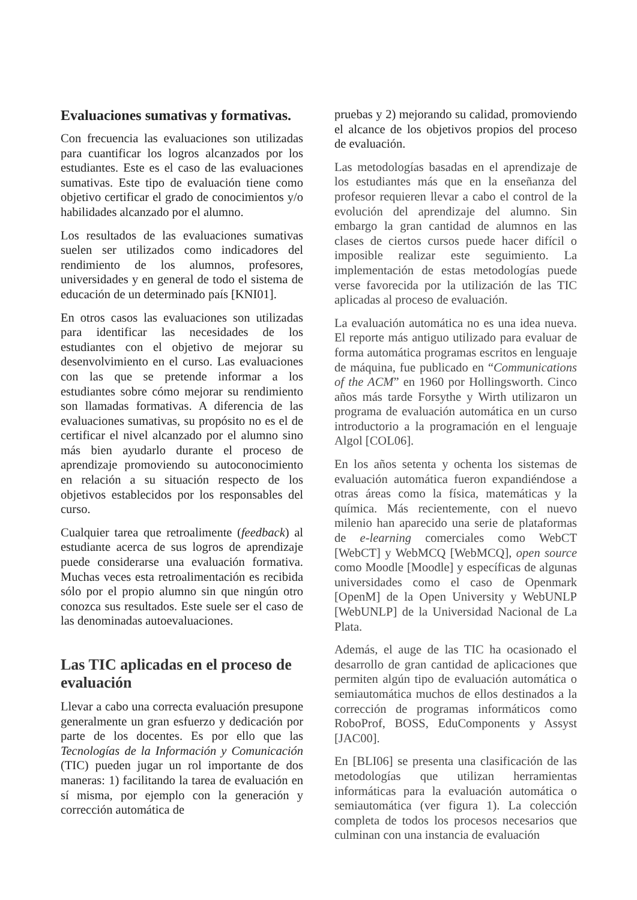Evaluaciones sumativas y formativas.
Con frecuencia las evaluaciones son utilizadas para cuantificar los logros alcanzados por los estudiantes. Este es el caso de las evaluaciones sumativas. Este tipo de evaluación tiene como objetivo certificar el grado de conocimientos y/o habilidades alcanzado por el alumno.
Los resultados de las evaluaciones sumativas suelen ser utilizados como indicadores del rendimiento de los alumnos, profesores, universidades y en general de todo el sistema de educación de un determinado país [KNI01].
En otros casos las evaluaciones son utilizadas para identificar las necesidades de los estudiantes con el objetivo de mejorar su desenvolvimiento en el curso. Las evaluaciones con las que se pretende informar a los estudiantes sobre cómo mejorar su rendimiento son llamadas formativas. A diferencia de las evaluaciones sumativas, su propósito no es el de certificar el nivel alcanzado por el alumno sino más bien ayudarlo durante el proceso de aprendizaje promoviendo su autoconocimiento en relación a su situación respecto de los objetivos establecidos por los responsables del curso.
Cualquier tarea que retroalimente (feedback) al estudiante acerca de sus logros de aprendizaje puede considerarse una evaluación formativa. Muchas veces esta retroalimentación es recibida sólo por el propio alumno sin que ningún otro conozca sus resultados. Este suele ser el caso de las denominadas autoevaluaciones.
Las TIC aplicadas en el proceso de evaluación
Llevar a cabo una correcta evaluación presupone generalmente un gran esfuerzo y dedicación por parte de los docentes. Es por ello que las Tecnologías de la Información y Comunicación (TIC) pueden jugar un rol importante de dos maneras: 1) facilitando la tarea de evaluación en sí misma, por ejemplo con la generación y corrección automática de
pruebas y 2) mejorando su calidad, promoviendo el alcance de los objetivos propios del proceso de evaluación.
Las metodologías basadas en el aprendizaje de los estudiantes más que en la enseñanza del profesor requieren llevar a cabo el control de la evolución del aprendizaje del alumno. Sin embargo la gran cantidad de alumnos en las clases de ciertos cursos puede hacer difícil o imposible realizar este seguimiento. La implementación de estas metodologías puede verse favorecida por la utilización de las TIC aplicadas al proceso de evaluación.
La evaluación automática no es una idea nueva. El reporte más antiguo utilizado para evaluar de forma automática programas escritos en lenguaje de máquina, fue publicado en “Communications of the ACM” en 1960 por Hollingsworth. Cinco años más tarde Forsythe y Wirth utilizaron un programa de evaluación automática en un curso introductorio a la programación en el lenguaje Algol [COL06].
En los años setenta y ochenta los sistemas de evaluación automática fueron expandiéndose a otras áreas como la física, matemáticas y la química. Más recientemente, con el nuevo milenio han aparecido una serie de plataformas de e-learning comerciales como WebCT [WebCT] y WebMCQ [WebMCQ], open source como Moodle [Moodle] y específicas de algunas universidades como el caso de Openmark [OpenM] de la Open University y WebUNLP [WebUNLP] de la Universidad Nacional de La Plata.
Además, el auge de las TIC ha ocasionado el desarrollo de gran cantidad de aplicaciones que permiten algún tipo de evaluación automática o semiautomática muchos de ellos destinados a la corrección de programas informáticos como RoboProf, BOSS, EduComponents y Assyst [JAC00].
En [BLI06] se presenta una clasificación de las metodologías que utilizan herramientas informáticas para la evaluación automática o semiautomática (ver figura 1). La colección completa de todos los procesos necesarios que culminan con una instancia de evaluación